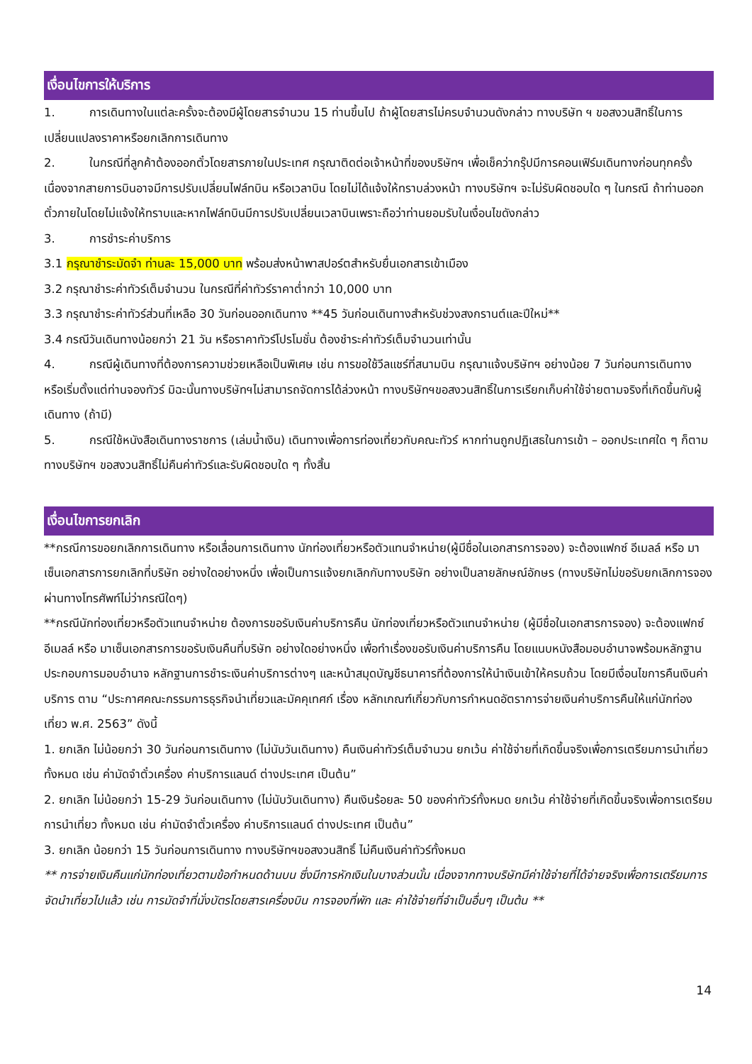เงื่อนไขการให้บริการ
1. การเดินทางในแต่ละครั้งจะต้องมีผู้โดยสารจำนวน 15 ท่านขึ้นไป ถ้าผู้โดยสารไม่ครบจำนวนดังกล่าว ทางบริษัท ฯ ขอสงวนสิทธิ์ในการเปลี่ยนแปลงราคาหรือยกเลิกการเดินทาง
2. ในกรณีที่ลูกค้าต้องออกตั๋วโดยสารภายในประเทศ กรุณาติดต่อเจ้าหน้าที่ของบริษัทฯ เพื่อเช็คว่ากรุ๊ปมีการคอนเฟิร์มเดินทางก่อนทุกครั้ง เนื่องจากสายการบินอาจมีการปรับเปลี่ยนไฟล์ทบิน หรือเวลาบิน โดยไม่ได้แจ้งให้ทราบล่วงหน้า ทางบริษัทฯ จะไม่รับผิดชอบใด ๆ ในกรณี ถ้าท่านออกตั๋วภายในโดยไม่แจ้งให้ทราบและหากไฟล์ทบินมีการปรับเปลี่ยนเวลาบินเพราะถือว่าท่านยอมรับในเงื่อนไขดังกล่าว
3. การชำระค่าบริการ
3.1 กรุณาชำระมัดจำ ท่านละ 15,000 บาท พร้อมส่งหน้าพาสปอร์ตสำหรับยื่นเอกสารเข้าเมือง
3.2 กรุณาชำระค่าทัวร์เต็มจำนวน ในกรณีที่ค่าทัวร์ราคาต่ำกว่า 10,000 บาท
3.3 กรุณาชำระค่าทัวร์ส่วนที่เหลือ 30 วันก่อนออกเดินทาง **45 วันก่อนเดินทางสำหรับช่วงสงกรานต์และปีใหม่**
3.4 กรณีวันเดินทางน้อยกว่า 21 วัน หรือราคาทัวร์โปรโมชั่น ต้องชำระค่าทัวร์เต็มจำนวนเท่านั้น
4. กรณีผู้เดินทางที่ต้องการความช่วยเหลือเป็นพิเศษ เช่น การขอใช้วีลแชร์ที่สนามบิน กรุณาแจ้งบริษัทฯ อย่างน้อย 7 วันก่อนการเดินทาง หรือเริ่มตั้งแต่ท่านจองทัวร์ มิฉะนั้นทางบริษัทฯไม่สามารถจัดการได้ล่วงหน้า ทางบริษัทฯขอสงวนสิทธิ์ในการเรียกเก็บค่าใช้จ่ายตามจริงที่เกิดขึ้นกับผู้เดินทาง (ถ้ามี)
5. กรณีใช้หนังสือเดินทางราชการ (เล่มน้ำเงิน) เดินทางเพื่อการท่องเที่ยวกับคณะทัวร์ หากท่านถูกปฏิเสธในการเข้า – ออกประเทศใด ๆ ก็ตาม ทางบริษัทฯ ขอสงวนสิทธิ์ไม่คืนค่าทัวร์และรับผิดชอบใด ๆ ทั้งสิ้น
เงื่อนไขการยกเลิก
**กรณีการขอยกเลิกการเดินทาง หรือเลื่อนการเดินทาง นักท่องเที่ยวหรือตัวแทนจำหน่าย(ผู้มีชื่อในเอกสารการจอง) จะต้องแฟกซ์ อีเมลล์ หรือ มาเซ็นเอกสารการยกเลิกที่บริษัท อย่างใดอย่างหนึ่ง เพื่อเป็นการแจ้งยกเลิกกับทางบริษัท อย่างเป็นลายลักษณ์อักษร (ทางบริษัทไม่ขอรับยกเลิกการจอง ผ่านทางโทรศัพท์ไม่ว่ากรณีใดๆ)
**กรณีนักท่องเที่ยวหรือตัวแทนจำหน่าย ต้องการขอรับเงินค่าบริการคืน นักท่องเที่ยวหรือตัวแทนจำหน่าย (ผู้มีชื่อในเอกสารการจอง) จะต้องแฟกซ์ อีเมลล์ หรือ มาเซ็นเอกสารการขอรับเงินคืนที่บริษัท อย่างใดอย่างหนึ่ง เพื่อทำเรื่องขอรับเงินค่าบริการคืน โดยแนบหนังสือมอบอำนาจพร้อมหลักฐานประกอบการมอบอำนาจ หลักฐานการชำระเงินค่าบริการต่างๆ และหน้าสมุดบัญชีธนาคารที่ต้องการให้นำเงินเข้าให้ครบถ้วน โดยมีเงื่อนไขการคืนเงินค่าบริการ ตาม “ประกาศคณะกรรมการธุรกิจนำเที่ยวและมัคคุเทศก์ เรื่อง หลักเกณฑ์เกี่ยวกับการกำหนดอัตราการจ่ายเงินค่าบริการคืนให้แก่นักท่องเที่ยว พ.ศ. 2563” ดังนี้
1. ยกเลิก ไม่น้อยกว่า 30 วันก่อนการเดินทาง (ไม่นับวันเดินทาง) คืนเงินค่าทัวร์เต็มจำนวน ยกเว้น ค่าใช้จ่ายที่เกิดขึ้นจริงเพื่อการเตรียมการนำเที่ยว ทั้งหมด เช่น ค่ามัดจำตั๋วเครื่อง ค่าบริการแลนด์ ต่างประเทศ เป็นต้น”
2. ยกเลิก ไม่น้อยกว่า 15-29 วันก่อนเดินทาง (ไม่นับวันเดินทาง) คืนเงินร้อยละ 50 ของค่าทัวร์ทั้งหมด ยกเว้น ค่าใช้จ่ายที่เกิดขึ้นจริงเพื่อการเตรียมการนำเที่ยว ทั้งหมด เช่น ค่ามัดจำตั๋วเครื่อง ค่าบริการแลนด์ ต่างประเทศ เป็นต้น”
3. ยกเลิก น้อยกว่า 15 วันก่อนการเดินทาง ทางบริษัทฯขอสงวนสิทธิ์ ไม่คืนเงินค่าทัวร์ทั้งหมด
** การจ่ายเงินคืนแก่นักท่องเที่ยวตามข้อกำหนดด้านบน ซึ่งมีการหักเงินในบางส่วนนั้น เนื่องจากทางบริษัทมีค่าใช้จ่ายที่ได้จ่ายจริงเพื่อการเตรียมการจัดนำเที่ยวไปแล้ว เช่น การมัดจำที่นั่งบัตรโดยสารเครื่องบิน การจองที่พัก และ ค่าใช้จ่ายที่จำเป็นอื่นๆ เป็นต้น **
14